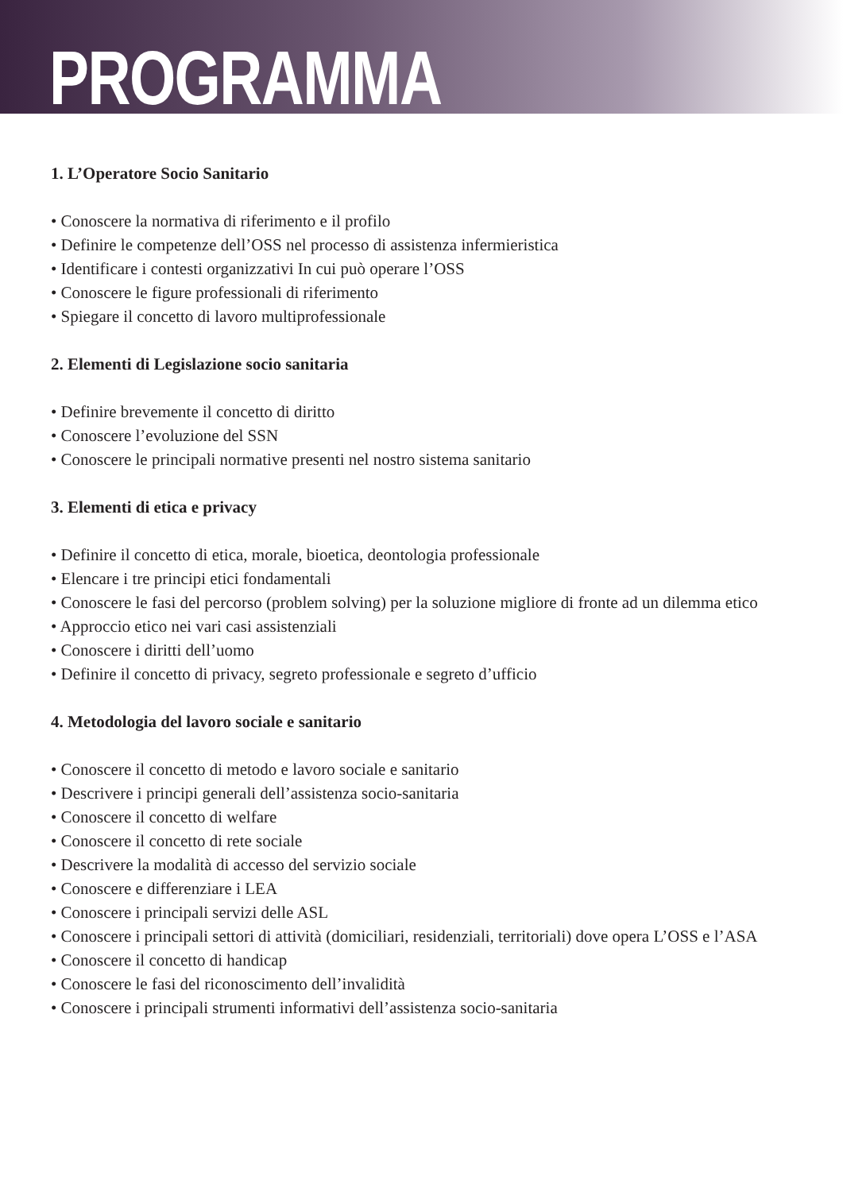PROGRAMMA
1. L’Operatore Socio Sanitario
• Conoscere la normativa di riferimento e il profilo
• Definire le competenze dell’OSS nel processo di assistenza infermieristica
• Identificare i contesti organizzativi In cui può operare l’OSS
• Conoscere le figure professionali di riferimento
• Spiegare il concetto di lavoro multiprofessionale
2. Elementi di Legislazione socio sanitaria
• Definire brevemente il concetto di diritto
• Conoscere l’evoluzione del SSN
• Conoscere le principali normative presenti nel nostro sistema sanitario
3. Elementi di etica e privacy
• Definire il concetto di etica, morale, bioetica, deontologia professionale
• Elencare i tre principi etici fondamentali
• Conoscere le fasi del percorso (problem solving) per la soluzione migliore di fronte ad un dilemma etico
• Approccio etico nei vari casi assistenziali
• Conoscere i diritti dell’uomo
• Definire il concetto di privacy, segreto professionale e segreto d’ufficio
4. Metodologia del lavoro sociale e sanitario
• Conoscere il concetto di metodo e lavoro sociale e sanitario
• Descrivere i principi generali dell’assistenza socio-sanitaria
• Conoscere il concetto di welfare
• Conoscere il concetto di rete sociale
• Descrivere la modalità di accesso del servizio sociale
• Conoscere e differenziare i LEA
• Conoscere i principali servizi delle ASL
• Conoscere i principali settori di attività (domiciliari, residenziali, territoriali) dove opera L’OSS e l’ASA
• Conoscere il concetto di handicap
• Conoscere le fasi del riconoscimento dell’invalidità
• Conoscere i principali strumenti informativi dell’assistenza socio-sanitaria